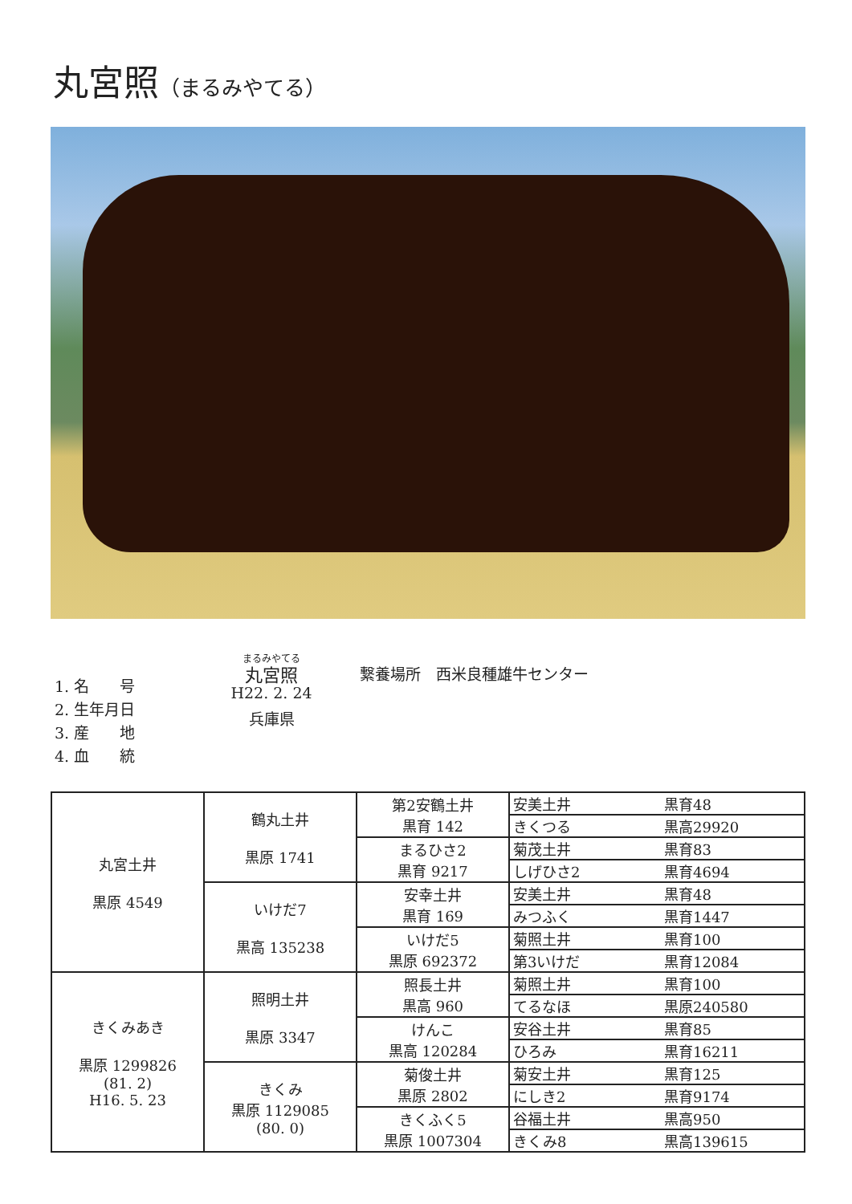丸宮照（まるみやてる）
1. 名　　号
2. 生年月日
3. 産　　地
4. 血　　統
まるみやてる
丸宮照
H22. 2. 24
兵庫県
繋養場所　西米良種雄牛センター
| 丸宮土井 黒原 4549 | 鶴丸土井 黒原 1741 | 第2安鶴土井 黒育 142 | 安美土井 | 黒育48 |
| | | | きくつる | 黒高29920 |
| | | まるひさ2 黒育 9217 | 菊茂土井 | 黒育83 |
| | | | しげひさ2 | 黒育4694 |
| | いけだ7 黒高 135238 | 安幸土井 黒育 169 | 安美土井 | 黒育48 |
| | | | みつふく | 黒育1447 |
| | | いけだ5 黒原 692372 | 菊照土井 | 黒育100 |
| | | | 第3いけだ | 黒育12084 |
| きくみあき 黒原 1299826 (81. 2) H16. 5. 23 | 照明土井 黒原 3347 | 照長土井 黒高 960 | 菊照土井 | 黒育100 |
| | | | てるなほ | 黒原240580 |
| | | けんこ 黒高 120284 | 安谷土井 | 黒育85 |
| | | | ひろみ | 黒育16211 |
| | きくみ 黒原 1129085 (80. 0) | 菊俊土井 黒原 2802 | 菊安土井 | 黒育125 |
| | | | にしき2 | 黒育9174 |
| | | きくふく5 黒原 1007304 | 谷福土井 | 黒高950 |
| | | | きくみ8 | 黒高139615 |